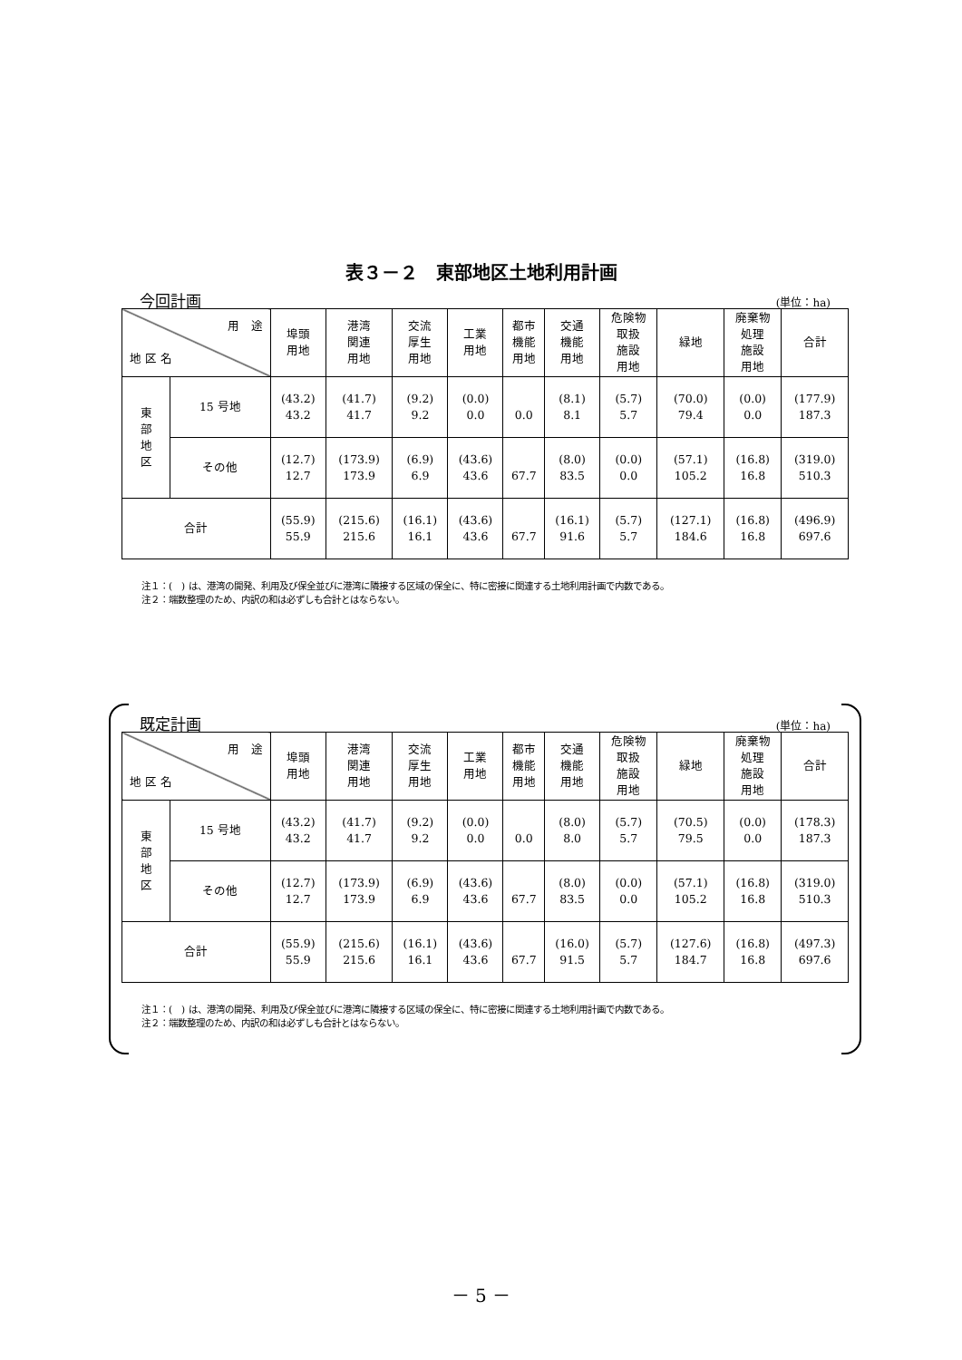表３－２　東部地区土地利用計画
今回計画 (単位：ha)
| 用 途 地 区 名 | | 埠頭 用地 | 港湾 関連 用地 | 交流 厚生 用地 | 工業 用地 | 都市 機能 用地 | 交通 機能 用地 | 危険物 取扱 施設 用地 | 緑地 | 廃棄物 処理 施設 用地 | 合計 |
| --- | --- | --- | --- | --- | --- | --- | --- | --- | --- | --- | --- |
| 東 部 地 区 | 15 号地 | (43.2) 43.2 | (41.7) 41.7 | (9.2) 9.2 | (0.0) 0.0 | 0.0 | (8.1) 8.1 | (5.7) 5.7 | (70.0) 79.4 | (0.0) 0.0 | (177.9) 187.3 |
| | その他 | (12.7) 12.7 | (173.9) 173.9 | (6.9) 6.9 | (43.6) 43.6 | 67.7 | (8.0) 83.5 | (0.0) 0.0 | (57.1) 105.2 | (16.8) 16.8 | (319.0) 510.3 |
| 合計 | | (55.9) 55.9 | (215.6) 215.6 | (16.1) 16.1 | (43.6) 43.6 | 67.7 | (16.1) 91.6 | (5.7) 5.7 | (127.1) 184.6 | (16.8) 16.8 | (496.9) 697.6 |
注１：(　) は、港湾の開発、利用及び保全並びに港湾に隣接する区域の保全に、特に密接に関連する土地利用計画で内数である。
注２：端数整理のため、内訳の和は必ずしも合計とはならない。
既定計画 (単位：ha)
| 用 途 地 区 名 | | 埠頭 用地 | 港湾 関連 用地 | 交流 厚生 用地 | 工業 用地 | 都市 機能 用地 | 交通 機能 用地 | 危険物 取扱 施設 用地 | 緑地 | 廃棄物 処理 施設 用地 | 合計 |
| --- | --- | --- | --- | --- | --- | --- | --- | --- | --- | --- | --- |
| 東 部 地 区 | 15 号地 | (43.2) 43.2 | (41.7) 41.7 | (9.2) 9.2 | (0.0) 0.0 | 0.0 | (8.0) 8.0 | (5.7) 5.7 | (70.5) 79.5 | (0.0) 0.0 | (178.3) 187.3 |
| | その他 | (12.7) 12.7 | (173.9) 173.9 | (6.9) 6.9 | (43.6) 43.6 | 67.7 | (8.0) 83.5 | (0.0) 0.0 | (57.1) 105.2 | (16.8) 16.8 | (319.0) 510.3 |
| 合計 | | (55.9) 55.9 | (215.6) 215.6 | (16.1) 16.1 | (43.6) 43.6 | 67.7 | (16.0) 91.5 | (5.7) 5.7 | (127.6) 184.7 | (16.8) 16.8 | (497.3) 697.6 |
注１：(　) は、港湾の開発、利用及び保全並びに港湾に隣接する区域の保全に、特に密接に関連する土地利用計画で内数である。
注２：端数整理のため、内訳の和は必ずしも合計とはならない。
－ 5 －